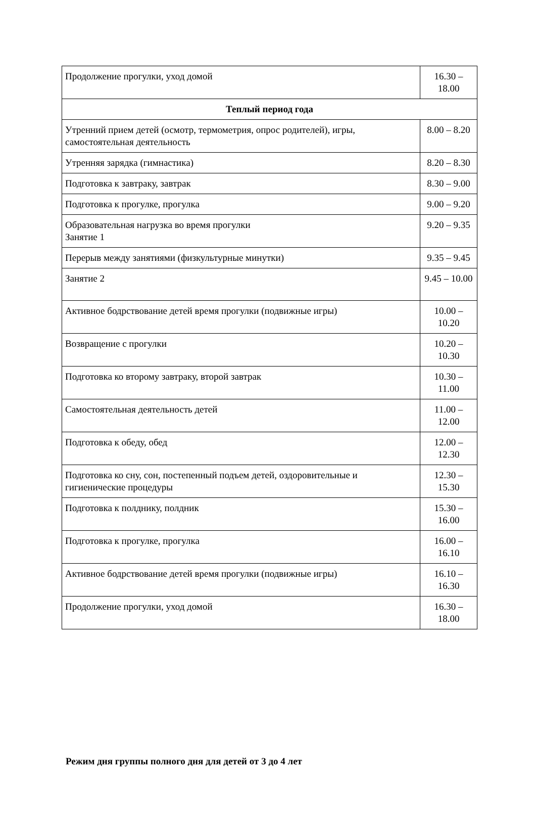| Продолжение прогулки, уход домой | 16.30 – 18.00 |
| Теплый период года | |
| Утренний прием детей (осмотр, термометрия, опрос родителей), игры, самостоятельная деятельность | 8.00 – 8.20 |
| Утренняя зарядка (гимнастика) | 8.20 – 8.30 |
| Подготовка к завтраку, завтрак | 8.30 – 9.00 |
| Подготовка к прогулке, прогулка | 9.00 – 9.20 |
| Образовательная нагрузка во время прогулки Занятие 1 | 9.20 – 9.35 |
| Перерыв между занятиями (физкультурные минутки) | 9.35 – 9.45 |
| Занятие 2 | 9.45 – 10.00 |
| Активное бодрствование детей время прогулки (подвижные игры) | 10.00 – 10.20 |
| Возвращение с прогулки | 10.20 – 10.30 |
| Подготовка ко второму завтраку, второй завтрак | 10.30 – 11.00 |
| Самостоятельная деятельность детей | 11.00 – 12.00 |
| Подготовка к обеду, обед | 12.00 – 12.30 |
| Подготовка ко сну, сон, постепенный подъем детей, оздоровительные и гигиенические процедуры | 12.30 – 15.30 |
| Подготовка к полднику, полдник | 15.30 – 16.00 |
| Подготовка к прогулке, прогулка | 16.00 – 16.10 |
| Активное бодрствование детей время прогулки (подвижные игры) | 16.10 – 16.30 |
| Продолжение прогулки, уход домой | 16.30 – 18.00 |
Режим дня группы полного дня для детей от 3 до 4 лет